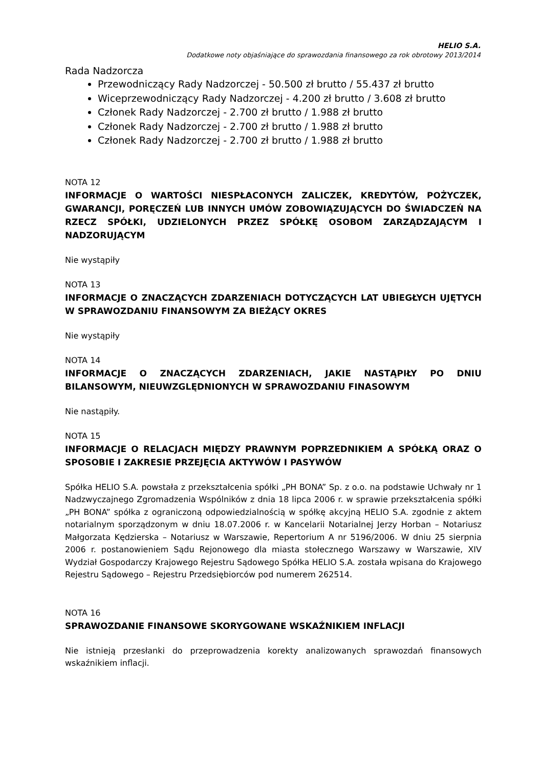HELIO S.A.
Dodatkowe noty objaśniające do sprawozdania finansowego za rok obrotowy 2013/2014
Rada Nadzorcza
Przewodniczący Rady Nadzorczej - 50.500 zł brutto / 55.437 zł brutto
Wiceprzewodniczący Rady Nadzorczej - 4.200 zł brutto / 3.608 zł brutto
Członek Rady Nadzorczej - 2.700 zł brutto / 1.988 zł brutto
Członek Rady Nadzorczej - 2.700 zł brutto / 1.988 zł brutto
Członek Rady Nadzorczej - 2.700 zł brutto / 1.988 zł brutto
NOTA 12
INFORMACJE O WARTOŚCI NIESPŁACONYCH ZALICZEK, KREDYTÓW, POŻYCZEK, GWARANCJI, PORĘCZEŃ LUB INNYCH UMÓW ZOBOWIĄZUJĄCYCH DO ŚWIADCZEŃ NA RZECZ SPÓŁKI, UDZIELONYCH PRZEZ SPÓŁKĘ OSOBOM ZARZĄDZAJĄCYM I NADZORUJĄCYM
Nie wystąpiły
NOTA 13
INFORMACJE O ZNACZĄCYCH ZDARZENIACH DOTYCZĄCYCH LAT UBIEGŁYCH UJĘTYCH W SPRAWOZDANIU FINANSOWYM ZA BIEŻĄCY OKRES
Nie wystąpiły
NOTA 14
INFORMACJE O ZNACZĄCYCH ZDARZENIACH, JAKIE NASTĄPIŁY PO DNIU BILANSOWYM, NIEUWZGLĘDNIONYCH W SPRAWOZDANIU FINASOWYM
Nie nastąpiły.
NOTA 15
INFORMACJE O RELACJACH MIĘDZY PRAWNYM POPRZEDNIKIEM A SPÓŁKĄ ORAZ O SPOSOBIE I ZAKRESIE PRZEJĘCIA AKTYWÓW I PASYWÓW
Spółka HELIO S.A. powstała z przekształcenia spółki „PH BONA” Sp. z o.o. na podstawie Uchwały nr 1 Nadzwyczajnego Zgromadzenia Wspólników z dnia 18 lipca 2006 r. w sprawie przekształcenia spółki „PH BONA” spółka z ograniczoną odpowiedzialnością w spółkę akcyjną HELIO S.A. zgodnie z aktem notarialnym sporządzonym w dniu 18.07.2006 r. w Kancelarii Notarialnej Jerzy Horban – Notariusz Małgorzata Kędzierska – Notariusz w Warszawie, Repertorium A nr 5196/2006. W dniu 25 sierpnia 2006 r. postanowieniem Sądu Rejonowego dla miasta stołecznego Warszawy w Warszawie, XIV Wydział Gospodarczy Krajowego Rejestru Sądowego Spółka HELIO S.A. została wpisana do Krajowego Rejestru Sądowego – Rejestru Przedsiębiorców pod numerem 262514.
NOTA 16
SPRAWOZDANIE FINANSOWE SKORYGOWANE WSKAŹNIKIEM INFLACJI
Nie istnieją przesłanki do przeprowadzenia korekty analizowanych sprawozdań finansowych wskaźnikiem inflacji.